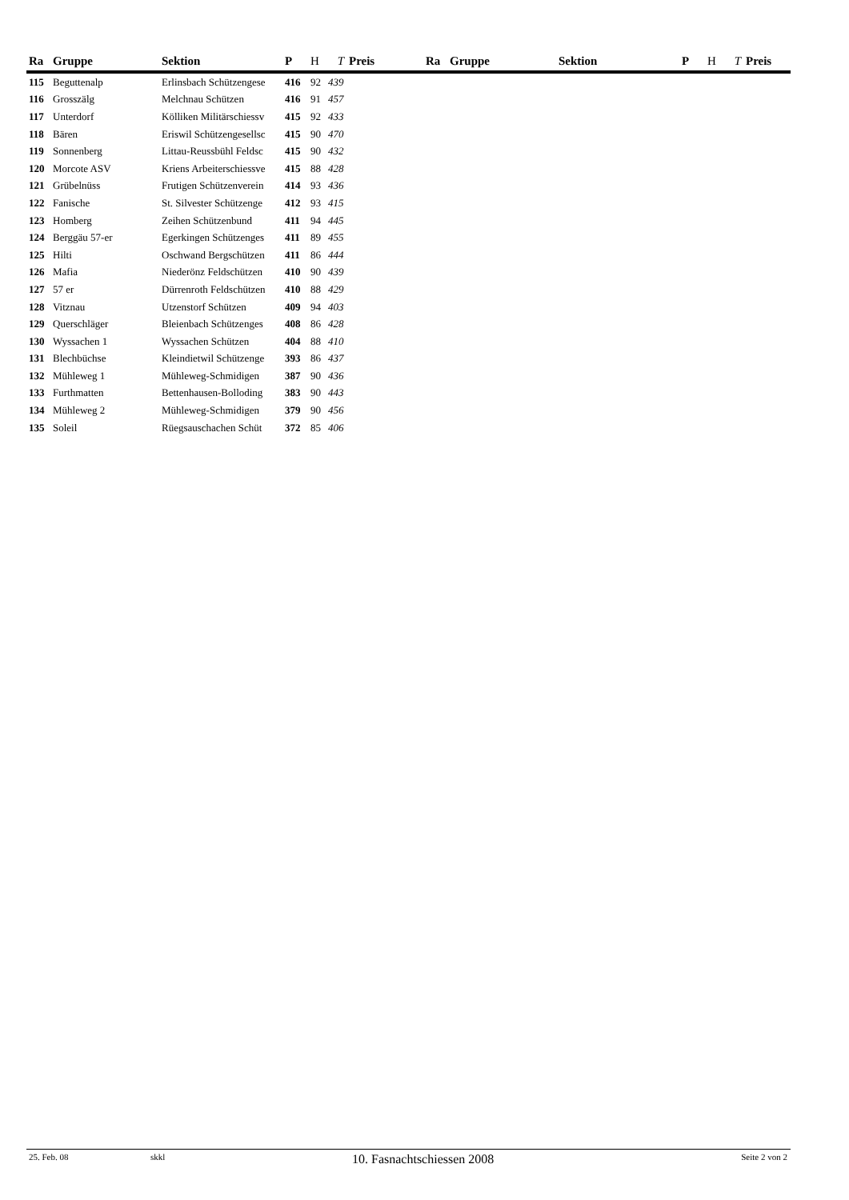| Ra | Gruppe | Sektion | P | H | T | Preis | Ra | Gruppe | Sektion | P | H | T | Preis |
| --- | --- | --- | --- | --- | --- | --- | --- | --- | --- | --- | --- | --- | --- |
| 115 | Beguttenalp | Erlinsbach Schützengese | 416 | 92 | 439 | | | | | | | | |
| 116 | Grosszälg | Melchnau Schützen | 416 | 91 | 457 | | | | | | | | |
| 117 | Unterdorf | Kölliken Militärschiessv | 415 | 92 | 433 | | | | | | | | |
| 118 | Bären | Eriswil Schützengesellsc | 415 | 90 | 470 | | | | | | | | |
| 119 | Sonnenberg | Littau-Reussbühl Feldsc | 415 | 90 | 432 | | | | | | | | |
| 120 | Morcote ASV | Kriens Arbeiterschiessve | 415 | 88 | 428 | | | | | | | | |
| 121 | Grübelnüss | Frutigen Schützenverein | 414 | 93 | 436 | | | | | | | | |
| 122 | Fanische | St. Silvester Schützenge | 412 | 93 | 415 | | | | | | | | |
| 123 | Homberg | Zeihen Schützenbund | 411 | 94 | 445 | | | | | | | | |
| 124 | Berggäu 57-er | Egerkingen Schützenges | 411 | 89 | 455 | | | | | | | | |
| 125 | Hilti | Oschwand Bergschützen | 411 | 86 | 444 | | | | | | | | |
| 126 | Mafia | Niederönz Feldschützen | 410 | 90 | 439 | | | | | | | | |
| 127 | 57 er | Dürrenroth Feldschützen | 410 | 88 | 429 | | | | | | | | |
| 128 | Vitznau | Utzenstorf Schützen | 409 | 94 | 403 | | | | | | | | |
| 129 | Querschläger | Bleienbach Schützenges | 408 | 86 | 428 | | | | | | | | |
| 130 | Wyssachen 1 | Wyssachen Schützen | 404 | 88 | 410 | | | | | | | | |
| 131 | Blechbüchse | Kleindietwil Schützenge | 393 | 86 | 437 | | | | | | | | |
| 132 | Mühleweg 1 | Mühleweg-Schmidigen | 387 | 90 | 436 | | | | | | | | |
| 133 | Furthmatten | Bettenhausen-Bolloding | 383 | 90 | 443 | | | | | | | | |
| 134 | Mühleweg 2 | Mühleweg-Schmidigen | 379 | 90 | 456 | | | | | | | | |
| 135 | Soleil | Rüegsauschachen Schüt | 372 | 85 | 406 | | | | | | | | |
25. Feb. 08 skkl 10. Fasnachtschiessen 2008 Seite 2 von 2